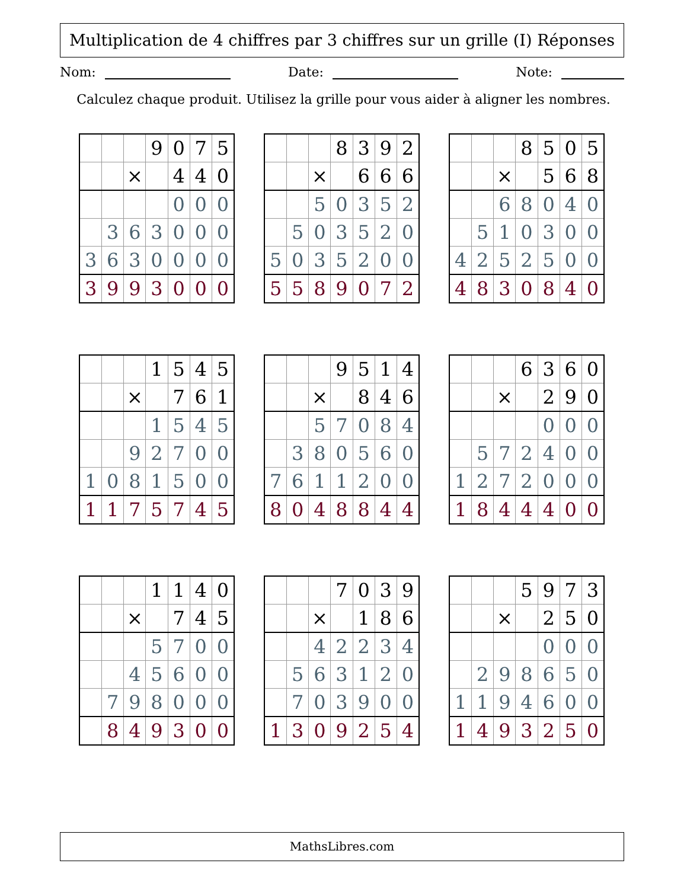Multiplication de 4 chiffres par 3 chiffres sur un grille (I) Réponses
Nom: Date: Note:
Calculez chaque produit. Utilisez la grille pour vous aider à aligner les nombres.
| | | | 9 | 0 | 7 | 5 |
| | | × | | 4 | 4 | 0 |
| | | | | 0 | 0 | 0 |
| | 3 | 6 | 3 | 0 | 0 | 0 |
| 3 | 6 | 3 | 0 | 0 | 0 | 0 |
| 3 | 9 | 9 | 3 | 0 | 0 | 0 |
| | | | 8 | 3 | 9 | 2 |
| | | × | | 6 | 6 | 6 |
| | | 5 | 0 | 3 | 5 | 2 |
| | 5 | 0 | 3 | 5 | 2 | 0 |
| 5 | 0 | 3 | 5 | 2 | 0 | 0 |
| 5 | 5 | 8 | 9 | 0 | 7 | 2 |
| | | | 8 | 5 | 0 | 5 |
| | | × | | 5 | 6 | 8 |
| | | 6 | 8 | 0 | 4 | 0 |
| | 5 | 1 | 0 | 3 | 0 | 0 |
| 4 | 2 | 5 | 2 | 5 | 0 | 0 |
| 4 | 8 | 3 | 0 | 8 | 4 | 0 |
| | | | 1 | 5 | 4 | 5 |
| | | × | | 7 | 6 | 1 |
| | | | 1 | 5 | 4 | 5 |
| | | 9 | 2 | 7 | 0 | 0 |
| 1 | 0 | 8 | 1 | 5 | 0 | 0 |
| 1 | 1 | 7 | 5 | 7 | 4 | 5 |
| | | | 9 | 5 | 1 | 4 |
| | | × | | 8 | 4 | 6 |
| | | 5 | 7 | 0 | 8 | 4 |
| | 3 | 8 | 0 | 5 | 6 | 0 |
| 7 | 6 | 1 | 1 | 2 | 0 | 0 |
| 8 | 0 | 4 | 8 | 8 | 4 | 4 |
| | | | 6 | 3 | 6 | 0 |
| | | × | | 2 | 9 | 0 |
| | | | | 0 | 0 | 0 |
| | 5 | 7 | 2 | 4 | 0 | 0 |
| 1 | 2 | 7 | 2 | 0 | 0 | 0 |
| 1 | 8 | 4 | 4 | 4 | 0 | 0 |
| | | | 1 | 1 | 4 | 0 |
| | | × | | 7 | 4 | 5 |
| | | | 5 | 7 | 0 | 0 |
| | | 4 | 5 | 6 | 0 | 0 |
| | 7 | 9 | 8 | 0 | 0 | 0 |
| | 8 | 4 | 9 | 3 | 0 | 0 |
| | | | 7 | 0 | 3 | 9 |
| | | × | | 1 | 8 | 6 |
| | | 4 | 2 | 2 | 3 | 4 |
| | 5 | 6 | 3 | 1 | 2 | 0 |
| | 7 | 0 | 3 | 9 | 0 | 0 |
| 1 | 3 | 0 | 9 | 2 | 5 | 4 |
| | | | 5 | 9 | 7 | 3 |
| | | × | | 2 | 5 | 0 |
| | | | | 0 | 0 | 0 |
| | 2 | 9 | 8 | 6 | 5 | 0 |
| 1 | 1 | 9 | 4 | 6 | 0 | 0 |
| 1 | 4 | 9 | 3 | 2 | 5 | 0 |
MathsLibres.com